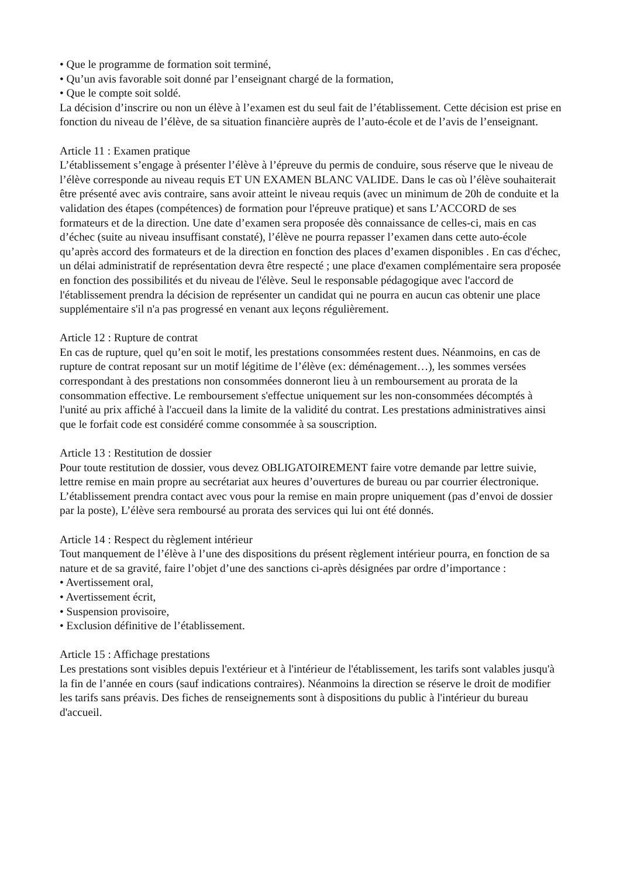• Que le programme de formation soit terminé,
• Qu’un avis favorable soit donné par l’enseignant chargé de la formation,
• Que le compte soit soldé.
La décision d’inscrire ou non un élève à l’examen est du seul fait de l’établissement. Cette décision est prise en fonction du niveau de l’élève, de sa situation financière auprès de l’auto-école et de l’avis de l’enseignant.
Article 11 : Examen pratique
L’établissement s’engage à présenter l’élève à l’épreuve du permis de conduire, sous réserve que le niveau de l’élève corresponde au niveau requis ET UN EXAMEN BLANC VALIDE. Dans le cas où l’élève souhaiterait être présenté avec avis contraire, sans avoir atteint le niveau requis (avec un minimum de 20h de conduite et la validation des étapes (compétences) de formation pour l'épreuve pratique) et sans L’ACCORD de ses formateurs et de la direction. Une date d’examen sera proposée dès connaissance de celles-ci, mais en cas d’échec (suite au niveau insuffisant constaté), l’élève ne pourra repasser l’examen dans cette auto-école qu’après accord des formateurs et de la direction en fonction des places d’examen disponibles . En cas d'échec, un délai administratif de représentation devra être respecté ; une place d'examen complémentaire sera proposée en fonction des possibilités et du niveau de l'élève. Seul le responsable pédagogique avec l'accord de l'établissement prendra la décision de représenter un candidat qui ne pourra en aucun cas obtenir une place supplémentaire s'il n'a pas progressé en venant aux leçons régulièrement.
Article 12 : Rupture de contrat
En cas de rupture, quel qu’en soit le motif, les prestations consommées restent dues. Néanmoins, en cas de rupture de contrat reposant sur un motif légitime de l’élève (ex: déménagement…), les sommes versées correspondant à des prestations non consommées donneront lieu à un remboursement au prorata de la consommation effective. Le remboursement s'effectue uniquement sur les non-consommées décomptés à l'unité au prix affiché à l'accueil dans la limite de la validité du contrat. Les prestations administratives ainsi que le forfait code est considéré comme consommée à sa souscription.
Article 13 : Restitution de dossier
Pour toute restitution de dossier, vous devez OBLIGATOIREMENT faire votre demande par lettre suivie, lettre remise en main propre au secrétariat aux heures d’ouvertures de bureau ou par courrier électronique. L’établissement prendra contact avec vous pour la remise en main propre uniquement (pas d’envoi de dossier par la poste), L’élève sera remboursé au prorata des services qui lui ont été donnés.
Article 14 : Respect du règlement intérieur
Tout manquement de l’élève à l’une des dispositions du présent règlement intérieur pourra, en fonction de sa nature et de sa gravité, faire l’objet d’une des sanctions ci-après désignées par ordre d’importance :
• Avertissement oral,
• Avertissement écrit,
• Suspension provisoire,
• Exclusion définitive de l’établissement.
Article 15 : Affichage prestations
Les prestations sont visibles depuis l'extérieur et à l'intérieur de l'établissement, les tarifs sont valables jusqu'à la fin de l’année en cours (sauf indications contraires). Néanmoins la direction se réserve le droit de modifier les tarifs sans préavis. Des fiches de renseignements sont à dispositions du public à l'intérieur du bureau d'accueil.